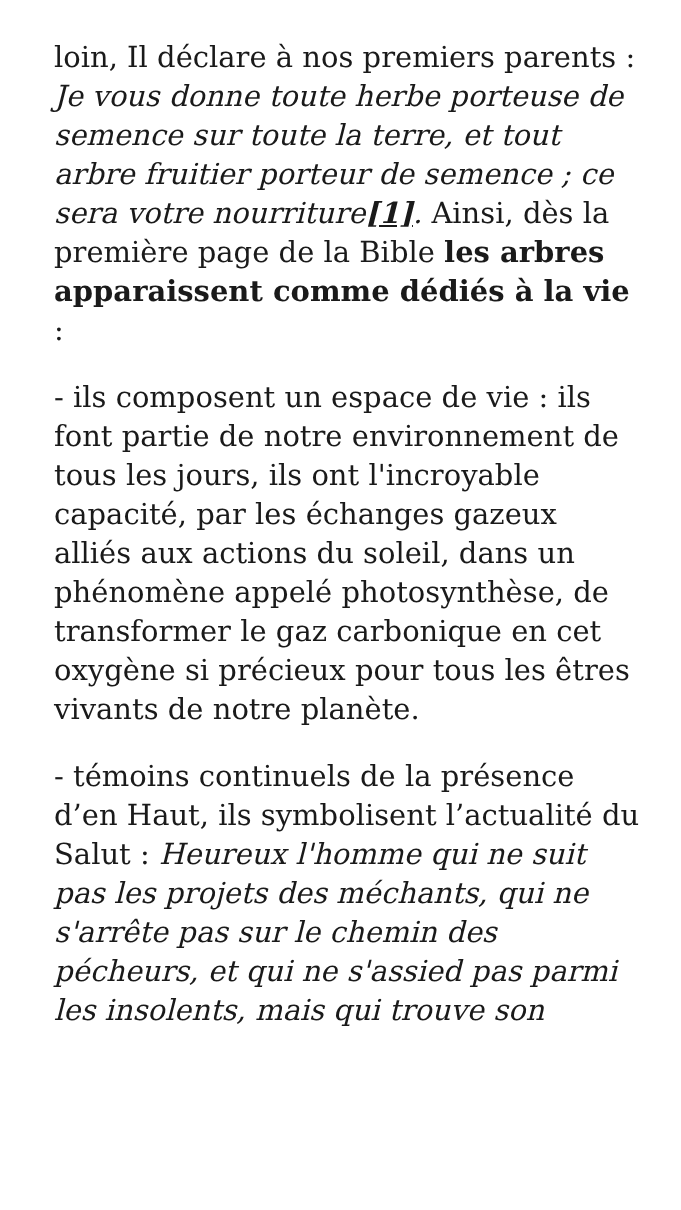loin, Il déclare à nos premiers parents : Je vous donne toute herbe porteuse de semence sur toute la terre, et tout arbre fruitier porteur de semence ; ce sera votre nourriture[1]. Ainsi, dès la première page de la Bible les arbres apparaissent comme dédiés à la vie :
- ils composent un espace de vie : ils font partie de notre environnement de tous les jours, ils ont l'incroyable capacité, par les échanges gazeux alliés aux actions du soleil, dans un phénomène appelé photosynthèse, de transformer le gaz carbonique en cet oxygène si précieux pour tous les êtres vivants de notre planète.
- témoins continuels de la présence d’en Haut, ils symbolisent l’actualité du Salut : Heureux l'homme qui ne suit pas les projets des méchants, qui ne s'arrête pas sur le chemin des pécheurs, et qui ne s'assied pas parmi les insolents, mais qui trouve son